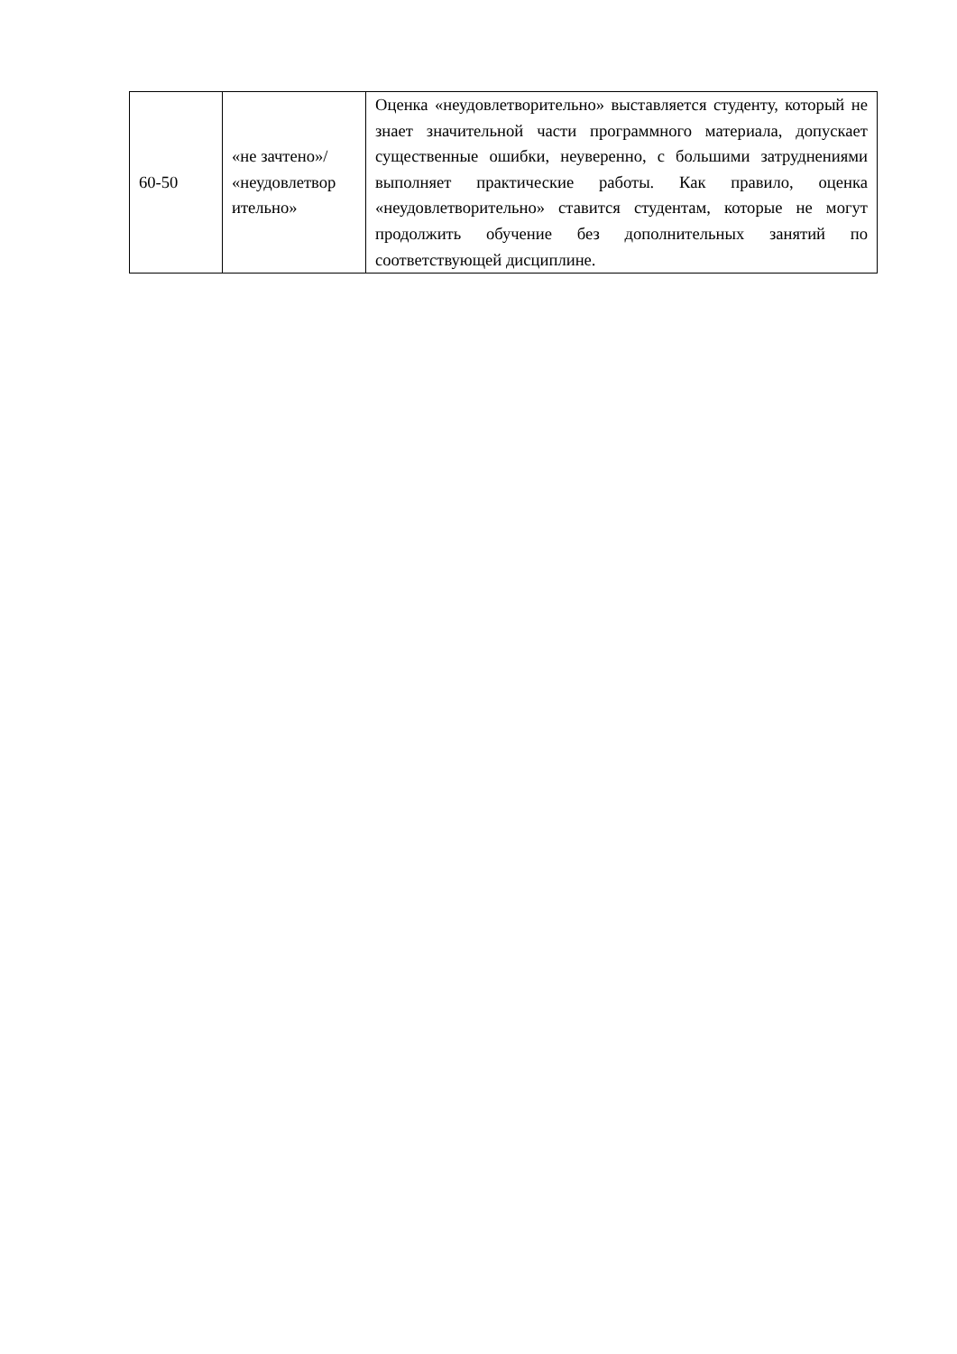| 60-50 | «не зачтено»/ «неудовлетвор ительно» | Оценка «неудовлетворительно» выставляется студенту, который не знает значительной части программного материала, допускает существенные ошибки, неуверенно, с большими затруднениями выполняет практические работы. Как правило, оценка «неудовлетворительно» ставится студентам, которые не могут продолжить обучение без дополнительных занятий по соответствующей дисциплине. |